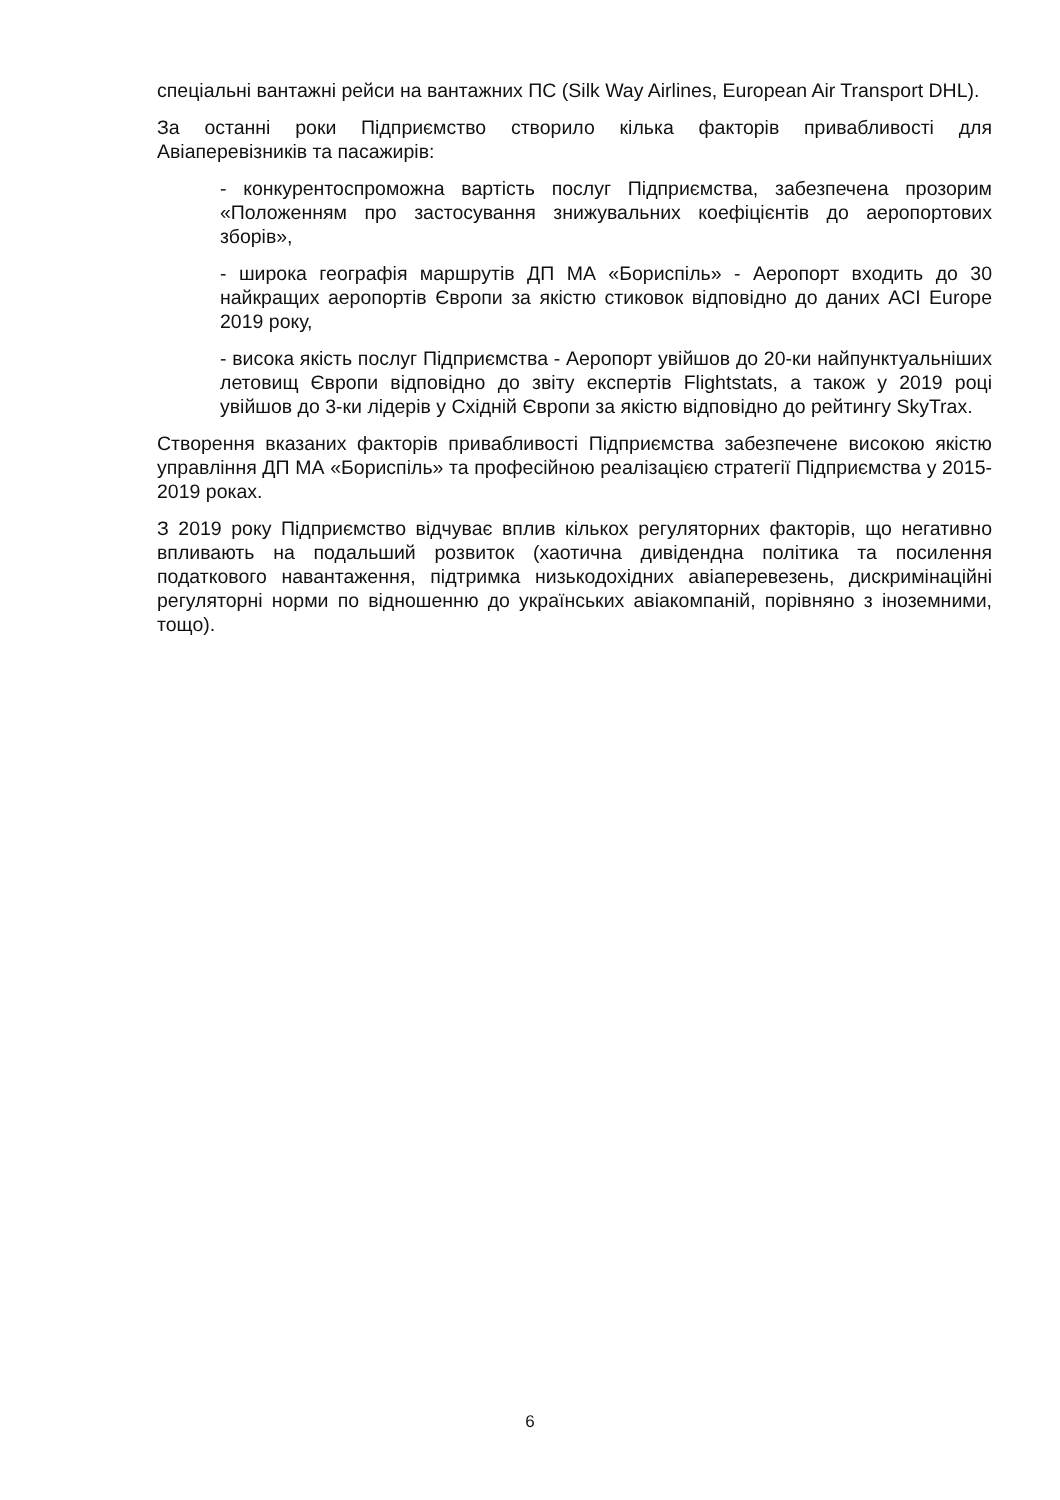спеціальні вантажні рейси на вантажних ПС (Silk Way Airlines, European Air Transport DHL).
За останні роки Підприємство створило кілька факторів привабливості для Авіаперевізників та пасажирів:
- конкурентоспроможна вартість послуг Підприємства, забезпечена прозорим «Положенням про застосування знижувальних коефіцієнтів до аеропортових зборів»,
- широка географія маршрутів ДП МА «Бориспіль» - Аеропорт входить до 30 найкращих аеропортів Європи за якістю стиковок відповідно до даних ACI Europe 2019 року,
- висока якість послуг Підприємства - Аеропорт увійшов до 20-ки найпунктуальніших летовищ Європи відповідно до звіту експертів Flightstats, а також у 2019 році увійшов до 3-ки лідерів у Східній Європи за якістю відповідно до рейтингу SkyTrax.
Створення вказаних факторів привабливості Підприємства забезпечене високою якістю управління ДП МА «Бориспіль» та професійною реалізацією стратегії Підприємства у 2015-2019 роках.
З 2019 року Підприємство відчуває вплив кількох регуляторних факторів, що негативно впливають на подальший розвиток (хаотична дивідендна політика та посилення податкового навантаження, підтримка низькодохідних авіаперевезень, дискримінаційні регуляторні норми по відношенню до українських авіакомпаній, порівняно з іноземними, тощо).
6